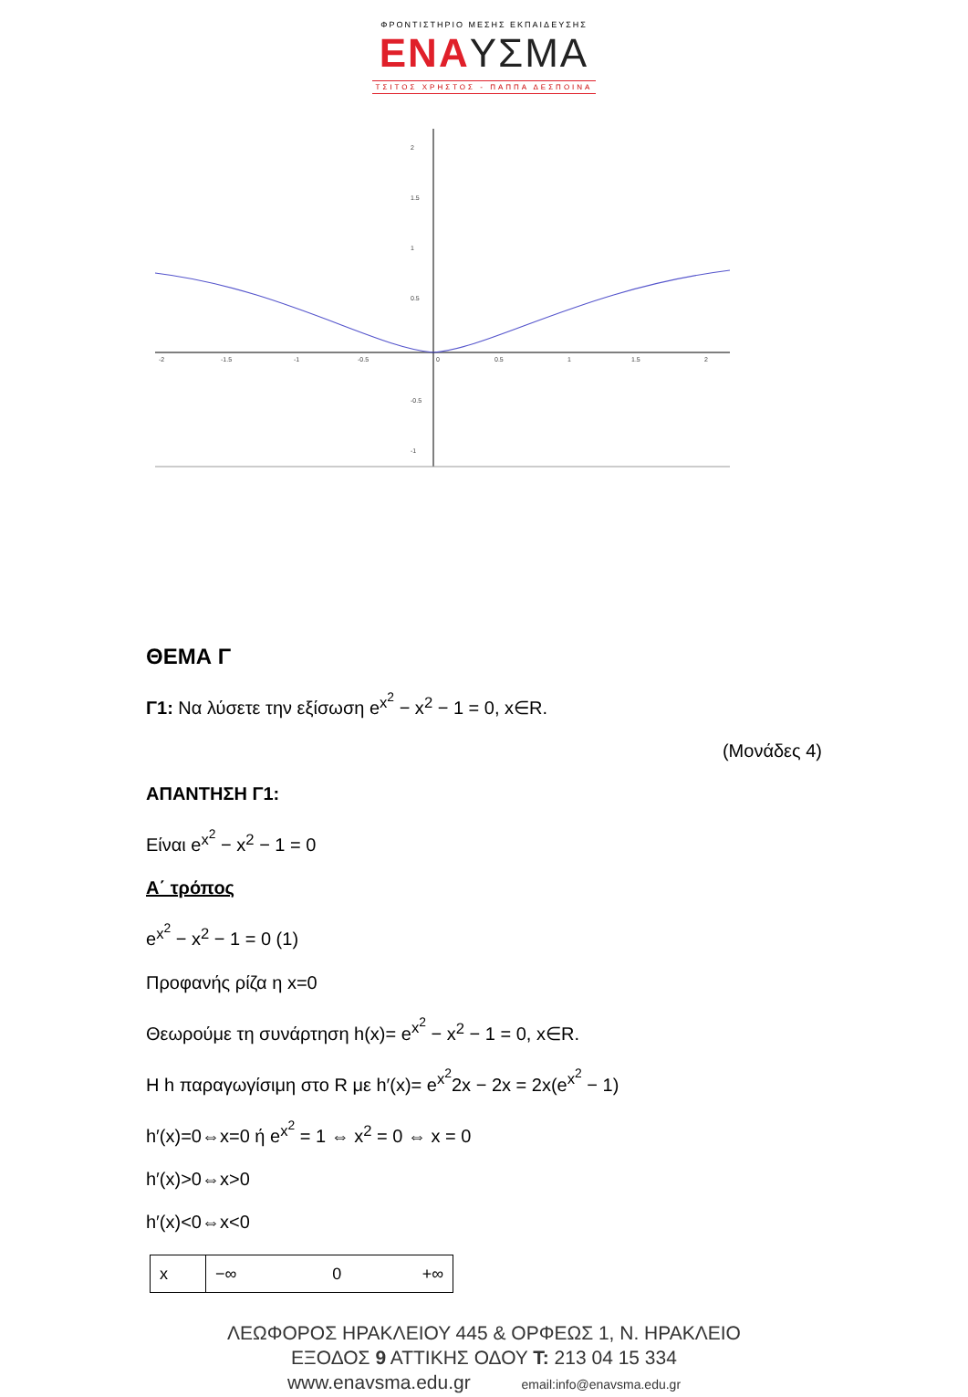ΦΡΟΝΤΙΣΤΗΡΙΟ ΜΕΣΗΣ ΕΚΠΑΙΔΕΥΣΗΣ
ΕΝΑΥΣΜΑ
ΤΣΙΤΟΣ ΧΡΗΣΤΟΣ - ΠΑΠΠΑ ΔΕΣΠΟΙΝΑ
2
1.5
1
0.5
-0.5
-1
-2
-1.5
-1
-0.5
0
0.5
1
1.5
2
ΘΕΜΑ Γ
Γ1: Να λύσετε την εξίσωση e<sup>x<sup>2</sup></sup> − x<sup>2</sup> − 1 = 0, x∈R.
(Μονάδες 4)
ΑΠΑΝΤΗΣΗ Γ1:
Είναι e<sup>x<sup>2</sup></sup> − x<sup>2</sup> − 1 = 0
Α΄ τρόπος
e<sup>x<sup>2</sup></sup> − x<sup>2</sup> − 1 = 0 (1)
Προφανής ρίζα η x=0
Θεωρούμε τη συνάρτηση h(x)= e<sup>x<sup>2</sup></sup> − x<sup>2</sup> − 1 = 0, x∈R.
Η h παραγωγίσιμη στο R με h′(x)= e<sup>x<sup>2</sup></sup>2x − 2x = 2x(e<sup>x<sup>2</sup></sup> − 1)
h′(x)=0⇔x=0 ή e<sup>x<sup>2</sup></sup> = 1 ⇔ x<sup>2</sup> = 0 ⇔ x = 0
h′(x)>0⇔x>0
h′(x)<0⇔x<0
| x | −∞ 0 +∞ |
ΛΕΩΦΟΡΟΣ ΗΡΑΚΛΕΙΟΥ 445 & ΟΡΦΕΩΣ 1, Ν. ΗΡΑΚΛΕΙΟ
ΕΞΟΔΟΣ 9 ΑΤΤΙΚΗΣ ΟΔΟΥ T: 213 04 15 334
www.enavsma.edu.gr email:info@enavsma.edu.gr